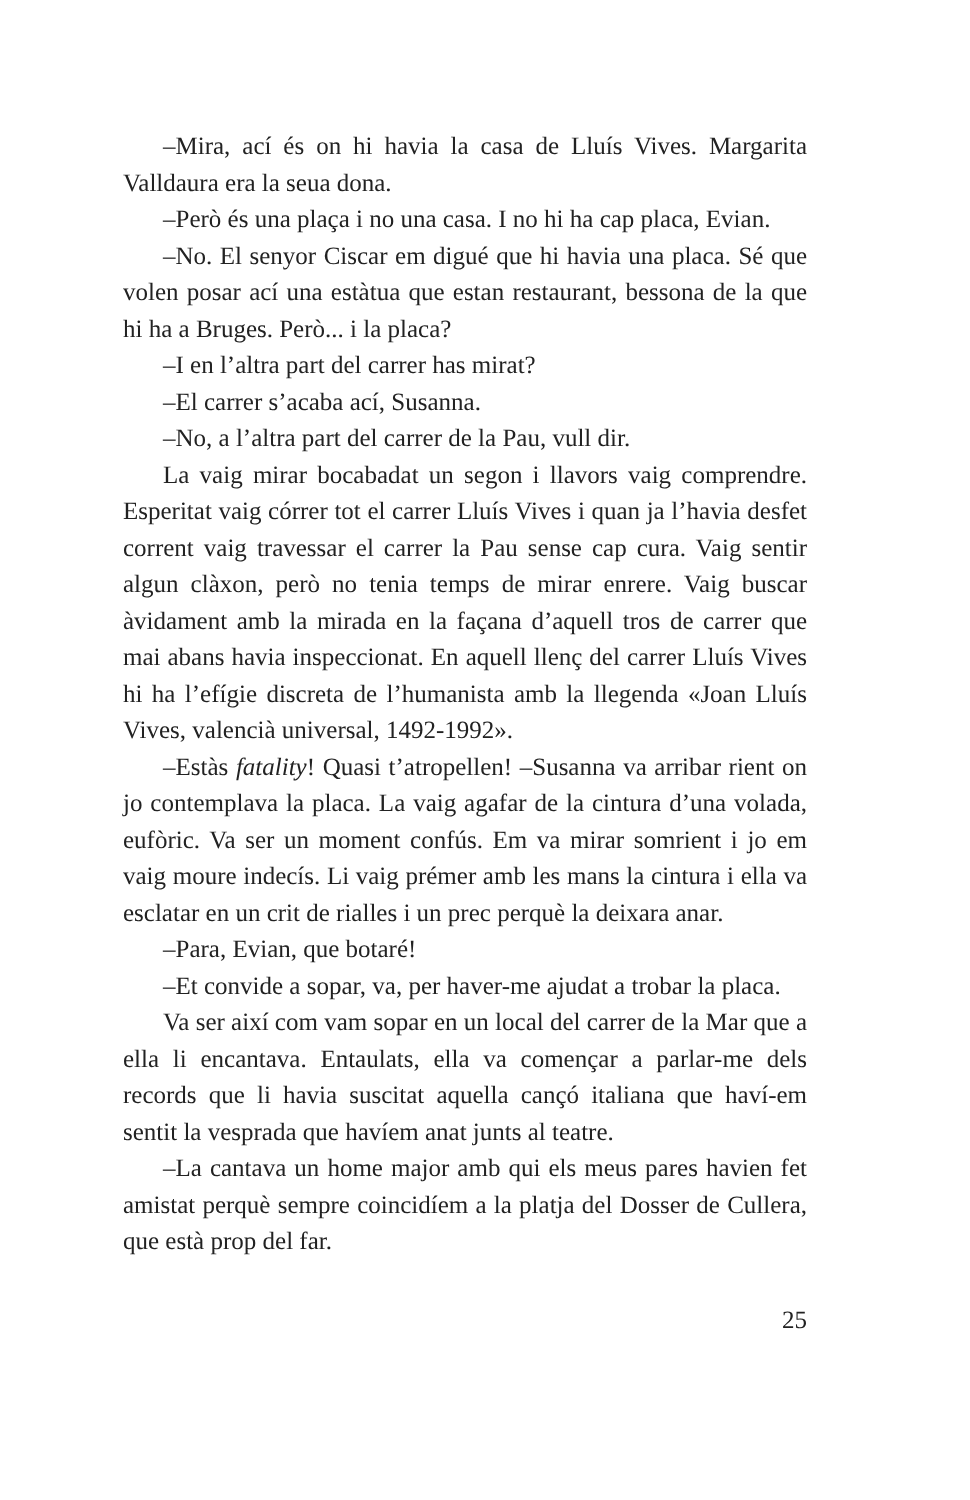–Mira, ací és on hi havia la casa de Lluís Vives. Margarita Valldaura era la seua dona.
–Però és una plaça i no una casa. I no hi ha cap placa, Evian.
–No. El senyor Ciscar em digué que hi havia una placa. Sé que volen posar ací una estàtua que estan restaurant, bessona de la que hi ha a Bruges. Però... i la placa?
–I en l’altra part del carrer has mirat?
–El carrer s’acaba ací, Susanna.
–No, a l’altra part del carrer de la Pau, vull dir.
La vaig mirar bocabadat un segon i llavors vaig comprendre. Esperitat vaig córrer tot el carrer Lluís Vives i quan ja l’havia desfet corrent vaig travessar el carrer la Pau sense cap cura. Vaig sentir algun clàxon, però no tenia temps de mirar enrere. Vaig buscar àvidament amb la mirada en la façana d’aquell tros de carrer que mai abans havia inspeccionat. En aquell llenç del carrer Lluís Vives hi ha l’efígie discreta de l’humanista amb la llegenda «Joan Lluís Vives, valencià universal, 1492-1992».
–Estàs fatality! Quasi t’atropellen! –Susanna va arribar rient on jo contemplava la placa. La vaig agafar de la cintura d’una volada, eufòric. Va ser un moment confús. Em va mirar somrient i jo em vaig moure indecís. Li vaig prémer amb les mans la cintura i ella va esclatar en un crit de rialles i un prec perquè la deixara anar.
–Para, Evian, que botaré!
–Et convide a sopar, va, per haver-me ajudat a trobar la placa.
Va ser així com vam sopar en un local del carrer de la Mar que a ella li encantava. Entaulats, ella va començar a parlar-me dels records que li havia suscitat aquella cançó italiana que haví-em sentit la vesprada que havíem anat junts al teatre.
–La cantava un home major amb qui els meus pares havien fet amistat perquè sempre coincidíem a la platja del Dosser de Cullera, que està prop del far.
25